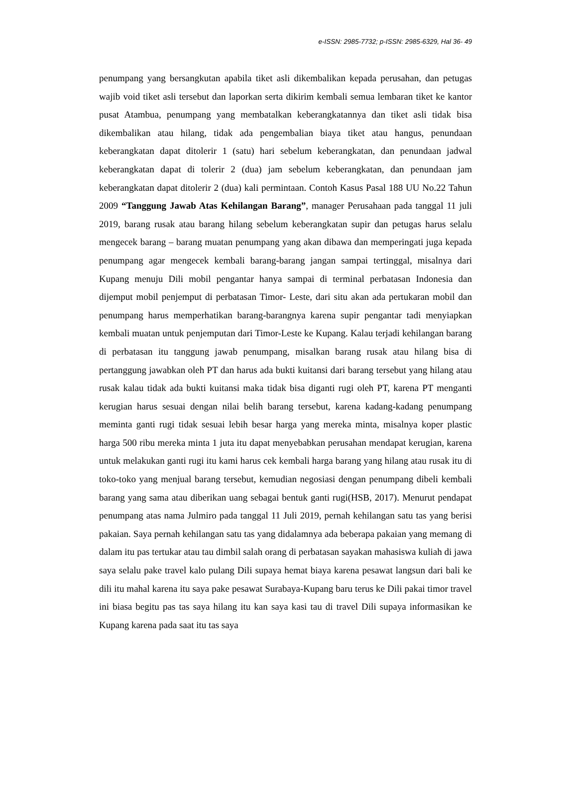e-ISSN: 2985-7732; p-ISSN: 2985-6329, Hal 36- 49
penumpang yang bersangkutan apabila tiket asli dikembalikan kepada perusahan, dan petugas wajib void tiket asli tersebut dan laporkan serta dikirim kembali semua lembaran tiket ke kantor pusat Atambua, penumpang yang membatalkan keberangkatannya dan tiket asli tidak bisa dikembalikan atau hilang, tidak ada pengembalian biaya tiket atau hangus, penundaan keberangkatan dapat ditolerir 1 (satu) hari sebelum keberangkatan, dan penundaan jadwal keberangkatan dapat di tolerir 2 (dua) jam sebelum keberangkatan, dan penundaan jam keberangkatan dapat ditolerir 2 (dua) kali permintaan. Contoh Kasus Pasal 188 UU No.22 Tahun 2009 “Tanggung Jawab Atas Kehilangan Barang”, manager Perusahaan pada tanggal 11 juli 2019, barang rusak atau barang hilang sebelum keberangkatan supir dan petugas harus selalu mengecek barang – barang muatan penumpang yang akan dibawa dan memperingati juga kepada penumpang agar mengecek kembali barang-barang jangan sampai tertinggal, misalnya dari Kupang menuju Dili mobil pengantar hanya sampai di terminal perbatasan Indonesia dan dijemput mobil penjemput di perbatasan Timor- Leste, dari situ akan ada pertukaran mobil dan penumpang harus memperhatikan barang-barangnya karena supir pengantar tadi menyiapkan kembali muatan untuk penjemputan dari Timor-Leste ke Kupang. Kalau terjadi kehilangan barang di perbatasan itu tanggung jawab penumpang, misalkan barang rusak atau hilang bisa di pertanggung jawabkan oleh PT dan harus ada bukti kuitansi dari barang tersebut yang hilang atau rusak kalau tidak ada bukti kuitansi maka tidak bisa diganti rugi oleh PT, karena PT menganti kerugian harus sesuai dengan nilai belih barang tersebut, karena kadang-kadang penumpang meminta ganti rugi tidak sesuai lebih besar harga yang mereka minta, misalnya koper plastic harga 500 ribu mereka minta 1 juta itu dapat menyebabkan perusahan mendapat kerugian, karena untuk melakukan ganti rugi itu kami harus cek kembali harga barang yang hilang atau rusak itu di toko-toko yang menjual barang tersebut, kemudian negosiasi dengan penumpang dibeli kembali barang yang sama atau diberikan uang sebagai bentuk ganti rugi(HSB, 2017). Menurut pendapat penumpang atas nama Julmiro pada tanggal 11 Juli 2019, pernah kehilangan satu tas yang berisi pakaian. Saya pernah kehilangan satu tas yang didalamnya ada beberapa pakaian yang memang di dalam itu pas tertukar atau tau dimbil salah orang di perbatasan sayakan mahasiswa kuliah di jawa saya selalu pake travel kalo pulang Dili supaya hemat biaya karena pesawat langsun dari bali ke dili itu mahal karena itu saya pake pesawat Surabaya-Kupang baru terus ke Dili pakai timor travel ini biasa begitu pas tas saya hilang itu kan saya kasi tau di travel Dili supaya informasikan ke Kupang karena pada saat itu tas saya